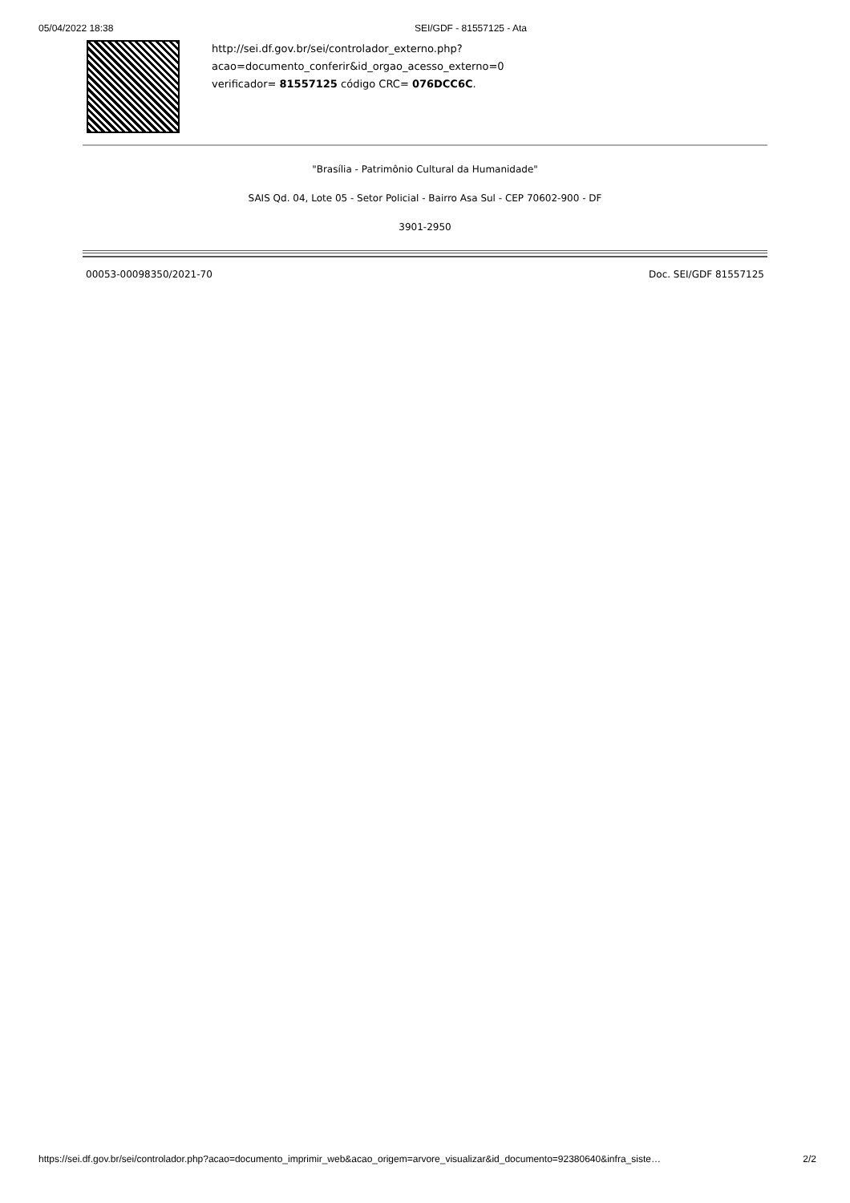05/04/2022 18:38 SEI/GDF - 81557125 - Ata
http://sei.df.gov.br/sei/controlador_externo.php?
acao=documento_conferir&id_orgao_acesso_externo=0
verificador= 81557125 código CRC= 076DCC6C.
"Brasília - Patrimônio Cultural da Humanidade"
SAIS Qd. 04, Lote 05 - Setor Policial - Bairro Asa Sul - CEP 70602-900 - DF
3901-2950
00053-00098350/2021-70 Doc. SEI/GDF 81557125
https://sei.df.gov.br/sei/controlador.php?acao=documento_imprimir_web&acao_origem=arvore_visualizar&id_documento=92380640&infra_siste… 2/2